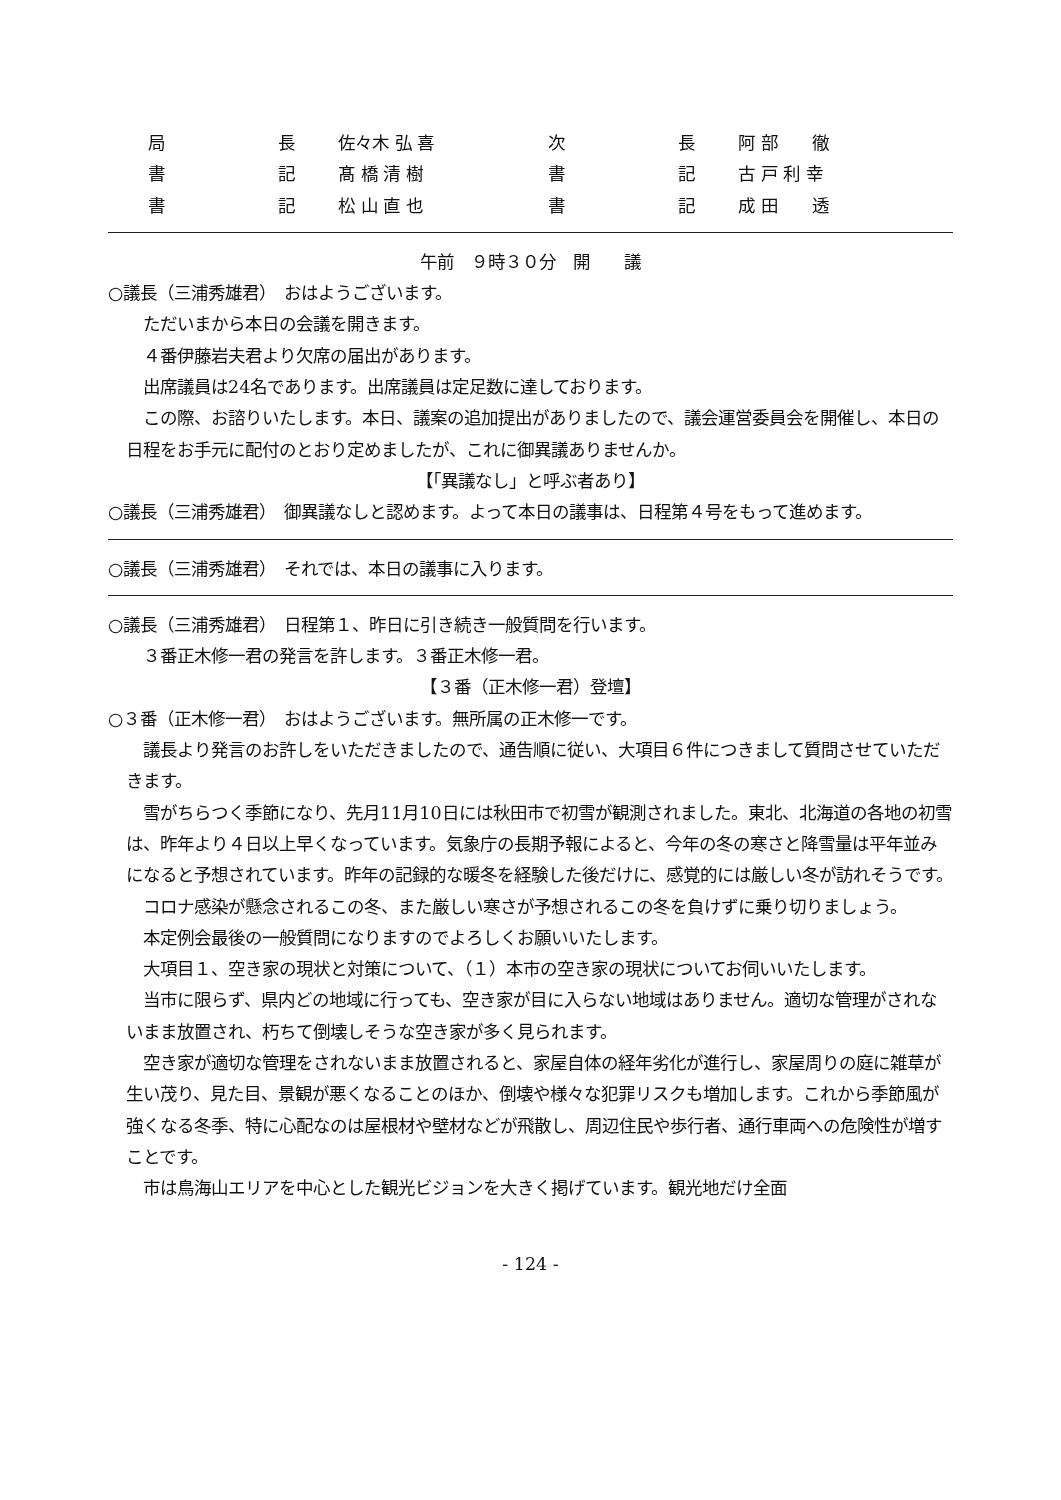| 局 | 長 | 佐々木 弘 喜 | 次 | 長 | 阿 部 徹 |
| 書 | 記 | 髙 橋 清 樹 | 書 | 記 | 古 戸 利 幸 |
| 書 | 記 | 松 山 直 也 | 書 | 記 | 成 田 透 |
午前　９時３０分　開　　議
○議長（三浦秀雄君）　おはようございます。
ただいまから本日の会議を開きます。
４番伊藤岩夫君より欠席の届出があります。
出席議員は24名であります。出席議員は定足数に達しております。
この際、お諮りいたします。本日、議案の追加提出がありましたので、議会運営委員会を開催し、本日の日程をお手元に配付のとおり定めましたが、これに御異議ありませんか。
【「異議なし」と呼ぶ者あり】
○議長（三浦秀雄君）　御異議なしと認めます。よって本日の議事は、日程第４号をもって進めます。
○議長（三浦秀雄君）　それでは、本日の議事に入ります。
○議長（三浦秀雄君）　日程第１、昨日に引き続き一般質問を行います。
３番正木修一君の発言を許します。３番正木修一君。
【３番（正木修一君）登壇】
○３番（正木修一君）　おはようございます。無所属の正木修一です。
議長より発言のお許しをいただきましたので、通告順に従い、大項目６件につきまして質問させていただきます。
雪がちらつく季節になり、先月11月10日には秋田市で初雪が観測されました。東北、北海道の各地の初雪は、昨年より４日以上早くなっています。気象庁の長期予報によると、今年の冬の寒さと降雪量は平年並みになると予想されています。昨年の記録的な暖冬を経験した後だけに、感覚的には厳しい冬が訪れそうです。
コロナ感染が懸念されるこの冬、また厳しい寒さが予想されるこの冬を負けずに乗り切りましょう。
本定例会最後の一般質問になりますのでよろしくお願いいたします。
大項目１、空き家の現状と対策について、（１）本市の空き家の現状についてお伺いいたします。
当市に限らず、県内どの地域に行っても、空き家が目に入らない地域はありません。適切な管理がされないまま放置され、朽ちて倒壊しそうな空き家が多く見られます。
空き家が適切な管理をされないまま放置されると、家屋自体の経年劣化が進行し、家屋周りの庭に雑草が生い茂り、見た目、景観が悪くなることのほか、倒壊や様々な犯罪リスクも増加します。これから季節風が強くなる冬季、特に心配なのは屋根材や壁材などが飛散し、周辺住民や歩行者、通行車両への危険性が増すことです。
市は鳥海山エリアを中心とした観光ビジョンを大きく掲げています。観光地だけ全面
- 124 -